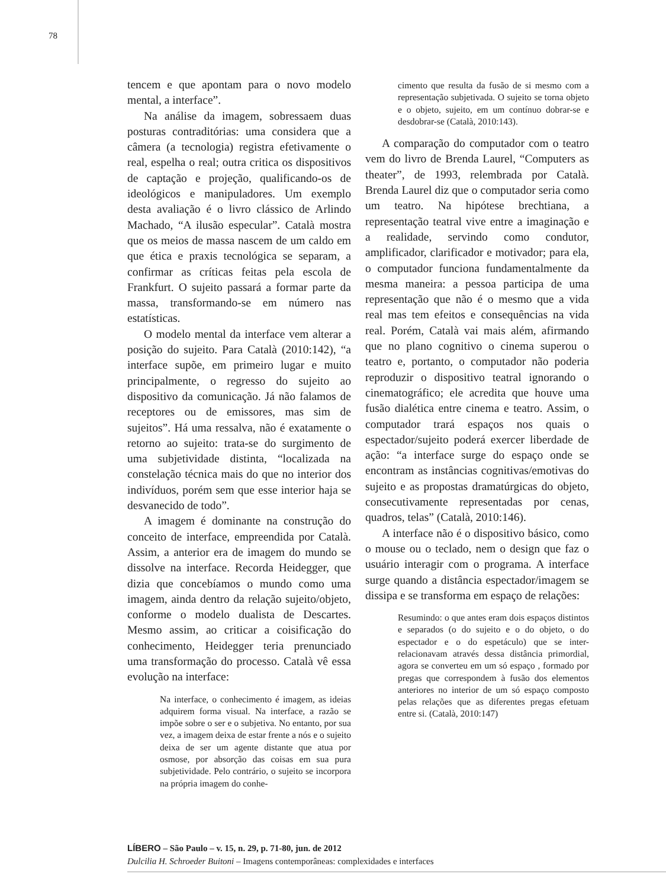78
tencem e que apontam para o novo modelo mental, a interface”.
Na análise da imagem, sobressaem duas posturas contraditórias: uma considera que a câmera (a tecnologia) registra efetivamente o real, espelha o real; outra critica os dispositivos de captação e projeção, qualificando-os de ideológicos e manipuladores. Um exemplo desta avaliação é o livro clássico de Arlindo Machado, “A ilusão especular”. Català mostra que os meios de massa nascem de um caldo em que ética e praxis tecnológica se separam, a confirmar as críticas feitas pela escola de Frankfurt. O sujeito passará a formar parte da massa, transformando-se em número nas estatísticas.
O modelo mental da interface vem alterar a posição do sujeito. Para Català (2010:142), “a interface supõe, em primeiro lugar e muito principalmente, o regresso do sujeito ao dispositivo da comunicação. Já não falamos de receptores ou de emissores, mas sim de sujeitos”. Há uma ressalva, não é exatamente o retorno ao sujeito: trata-se do surgimento de uma subjetividade distinta, “localizada na constelação técnica mais do que no interior dos indivíduos, porém sem que esse interior haja se desvanecido de todo”.
A imagem é dominante na construção do conceito de interface, empreendida por Català. Assim, a anterior era de imagem do mundo se dissolve na interface. Recorda Heidegger, que dizia que concebíamos o mundo como uma imagem, ainda dentro da relação sujeito/objeto, conforme o modelo dualista de Descartes. Mesmo assim, ao criticar a coisificação do conhecimento, Heidegger teria prenunciado uma transformação do processo. Català vê essa evolução na interface:
Na interface, o conhecimento é imagem, as ideias adquirem forma visual. Na interface, a razão se impõe sobre o ser e o subjetiva. No entanto, por sua vez, a imagem deixa de estar frente a nós e o sujeito deixa de ser um agente distante que atua por osmose, por absorção das coisas em sua pura subjetividade. Pelo contrário, o sujeito se incorpora na própria imagem do conhe-
cimento que resulta da fusão de si mesmo com a representação subjetivada. O sujeito se torna objeto e o objeto, sujeito, em um contínuo dobrar-se e desdobrar-se (Català, 2010:143).
A comparação do computador com o teatro vem do livro de Brenda Laurel, “Computers as theater”, de 1993, relembrada por Català. Brenda Laurel diz que o computador seria como um teatro. Na hipótese brechtiana, a representação teatral vive entre a imaginação e a realidade, servindo como condutor, amplificador, clarificador e motivador; para ela, o computador funciona fundamentalmente da mesma maneira: a pessoa participa de uma representação que não é o mesmo que a vida real mas tem efeitos e consequências na vida real. Porém, Català vai mais além, afirmando que no plano cognitivo o cinema superou o teatro e, portanto, o computador não poderia reproduzir o dispositivo teatral ignorando o cinematográfico; ele acredita que houve uma fusão dialética entre cinema e teatro. Assim, o computador trará espaços nos quais o espectador/sujeito poderá exercer liberdade de ação: “a interface surge do espaço onde se encontram as instâncias cognitivas/emotivas do sujeito e as propostas dramatúrgicas do objeto, consecutivamente representadas por cenas, quadros, telas” (Català, 2010:146).
A interface não é o dispositivo básico, como o mouse ou o teclado, nem o design que faz o usuário interagir com o programa. A interface surge quando a distância espectador/imagem se dissipa e se transforma em espaço de relações:
Resumindo: o que antes eram dois espaços distintos e separados (o do sujeito e o do objeto, o do espectador e o do espetáculo) que se inter-relacionavam através dessa distância primordial, agora se converteu em um só espaço , formado por pregas que correspondem à fusão dos elementos anteriores no interior de um só espaço composto pelas relações que as diferentes pregas efetuam entre si. (Català, 2010:147)
LÍBERO – São Paulo – v. 15, n. 29, p. 71-80, jun. de 2012
Dulcilia H. Schroeder Buitoni – Imagens contemporâneas: complexidades e interfaces